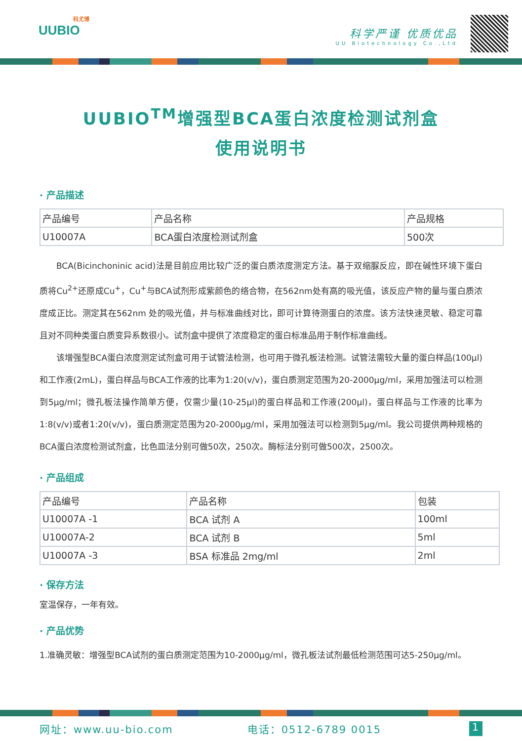科尤博
UUBIO
科学严谨 优质优品
UU Biotechnology Co.,Ltd
UUBIO<sup>TM</sup>增强型BCA蛋白浓度检测试剂盒
使用说明书
· 产品描述
| 产品编号 | 产品名称 | 产品规格 |
| U10007A | BCA蛋白浓度检测试剂盒 | 500次 |
BCA(Bicinchoninic acid)法是目前应用比较广泛的蛋白质浓度测定方法。基于双缩脲反应，即在碱性环境下蛋白质将Cu<sup>2+</sup>还原成Cu<sup>+</sup>，Cu<sup>+</sup>与BCA试剂形成紫颜色的络合物，在562nm处有高的吸光值，该反应产物的量与蛋白质浓度成正比。测定其在562nm 处的吸光值，并与标准曲线对比，即可计算待测蛋白的浓度。该方法快速灵敏、稳定可靠且对不同种类蛋白质变异系数很小。试剂盒中提供了浓度稳定的蛋白标准品用于制作标准曲线。
该增强型BCA蛋白浓度测定试剂盒可用于试管法检测，也可用于微孔板法检测。试管法需较大量的蛋白样品(100μl)和工作液(2mL)，蛋白样品与BCA工作液的比率为1:20(v/v)，蛋白质测定范围为20-2000μg/ml，采用加强法可以检测到5μg/ml；微孔板法操作简单方便，仅需少量(10-25μl)的蛋白样品和工作液(200μl)，蛋白样品与工作液的比率为1:8(v/v)或者1:20(v/v)，蛋白质测定范围为20-2000μg/ml，采用加强法可以检测到5μg/ml。我公司提供两种规格的BCA蛋白浓度检测试剂盒，比色皿法分别可做50次，250次。酶标法分别可做500次，2500次。
· 产品组成
| 产品编号 | 产品名称 | 包装 |
| U10007A -1 | BCA 试剂 A | 100ml |
| U10007A-2 | BCA 试剂 B | 5ml |
| U10007A -3 | BSA 标准品 2mg/ml | 2ml |
· 保存方法
室温保存，一年有效。
· 产品优势
1.准确灵敏：增强型BCA试剂的蛋白质测定范围为10-2000μg/ml，微孔板法试剂最低检测范围可达5-250μg/ml。
网址：www.uu-bio.com 电话：0512-6789 0015 1